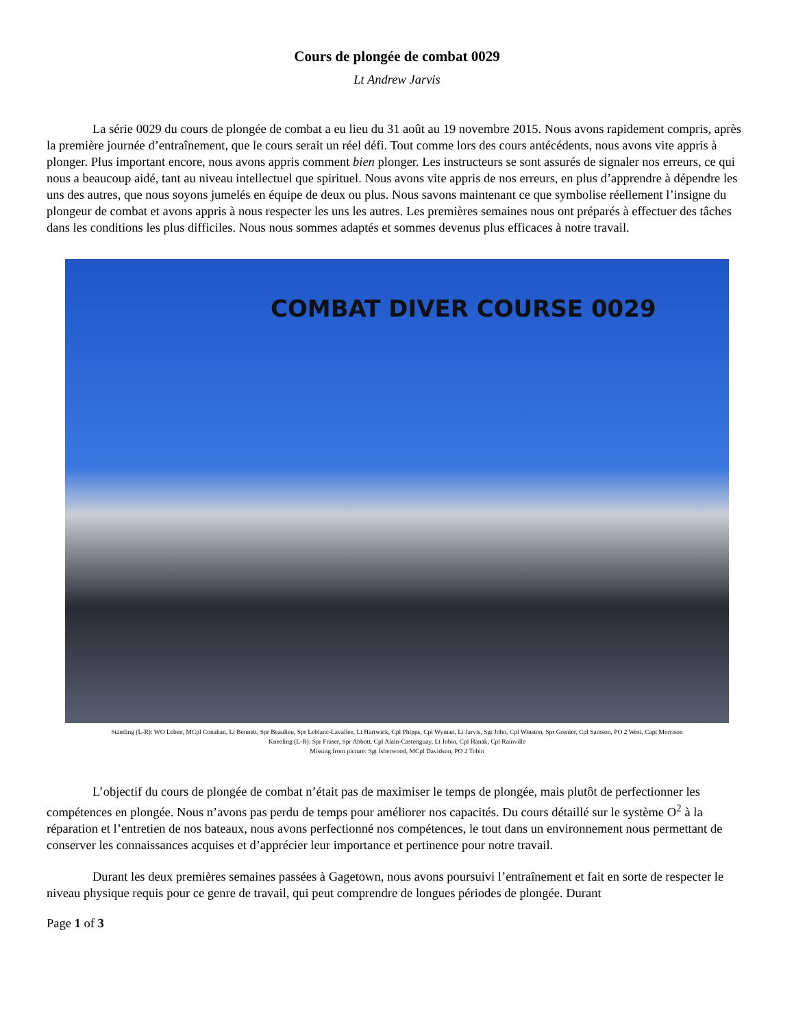Cours de plongée de combat 0029
Lt Andrew Jarvis
La série 0029 du cours de plongée de combat a eu lieu du 31 août au 19 novembre 2015. Nous avons rapidement compris, après la première journée d’entraînement, que le cours serait un réel défi. Tout comme lors des cours antécédents, nous avons vite appris à plonger. Plus important encore, nous avons appris comment bien plonger. Les instructeurs se sont assurés de signaler nos erreurs, ce qui nous a beaucoup aidé, tant au niveau intellectuel que spirituel. Nous avons vite appris de nos erreurs, en plus d’apprendre à dépendre les uns des autres, que nous soyons jumelés en équipe de deux ou plus. Nous savons maintenant ce que symbolise réellement l’insigne du plongeur de combat et avons appris à nous respecter les uns les autres. Les premières semaines nous ont préparés à effectuer des tâches dans les conditions les plus difficiles. Nous nous sommes adaptés et sommes devenus plus efficaces à notre travail.
COMBAT DIVER COURSE 0029
Standing (L-R): WO Leben, MCpl Conahan, Lt Bennett, Spr Beaulieu, Spr Leblanc-Lavallee, Lt Hartwick, Cpl Phipps, Cpl Wyman, Lt Jarvis, Sgt John, Cpl Winston, Spr Grenier, Cpl Samson, PO 2 West, Capt Morrison
Kneeling (L-R): Spr Fraser, Spr Abbott, Cpl Alain-Castonguay, Lt Jobin, Cpl Hanak, Cpl Rainville
Missing from picture: Sgt Isherwood, MCpl Davidson, PO 2 Tobin
L’objectif du cours de plongée de combat n’était pas de maximiser le temps de plongée, mais plutôt de perfectionner les compétences en plongée. Nous n’avons pas perdu de temps pour améliorer nos capacités. Du cours détaillé sur le système O<sup>2</sup> à la réparation et l’entretien de nos bateaux, nous avons perfectionné nos compétences, le tout dans un environnement nous permettant de conserver les connaissances acquises et d’apprécier leur importance et pertinence pour notre travail.
Durant les deux premières semaines passées à Gagetown, nous avons poursuivi l’entraînement et fait en sorte de respecter le niveau physique requis pour ce genre de travail, qui peut comprendre de longues périodes de plongée. Durant
Page 1 of 3